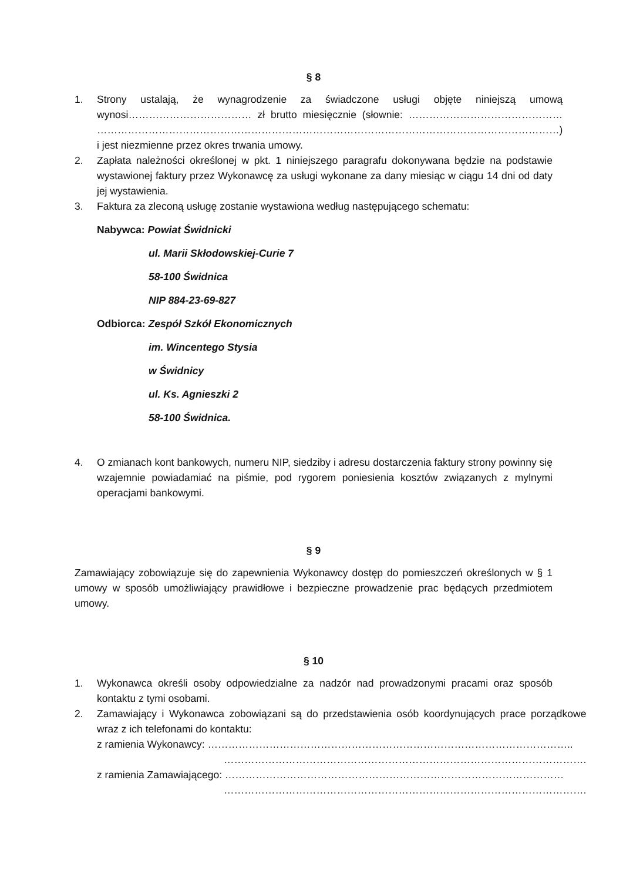§ 8
1. Strony ustalają, że wynagrodzenie za świadczone usługi objęte niniejszą umową wynosi……………………………… zł brutto miesięcznie (słownie: ……………………………………… ………………………………………………………………………………………………………………………) i jest niezmienne przez okres trwania umowy.
2. Zapłata należności określonej w pkt. 1 niniejszego paragrafu dokonywana będzie na podstawie wystawionej faktury przez Wykonawcę za usługi wykonane za dany miesiąc w ciągu 14 dni od daty jej wystawienia.
3. Faktura za zleconą usługę zostanie wystawiona według następującego schematu:
Nabywca: Powiat Świdnicki
ul. Marii Skłodowskiej-Curie 7
58-100 Świdnica
NIP 884-23-69-827
Odbiorca: Zespół Szkół Ekonomicznych
im. Wincentego Stysia
w Świdnicy
ul. Ks. Agnieszki 2
58-100 Świdnica.
4. O zmianach kont bankowych, numeru NIP, siedziby i adresu dostarczenia faktury strony powinny się wzajemnie powiadamiać na piśmie, pod rygorem poniesienia kosztów związanych z mylnymi operacjami bankowymi.
§ 9
Zamawiający zobowiązuje się do zapewnienia Wykonawcy dostęp do pomieszczeń określonych w § 1 umowy w sposób umożliwiający prawidłowe i bezpieczne prowadzenie prac będących przedmiotem umowy.
§ 10
1. Wykonawca określi osoby odpowiedzialne za nadzór nad prowadzonymi pracami oraz sposób kontaktu z tymi osobami.
2. Zamawiający i Wykonawca zobowiązani są do przedstawienia osób koordynujących prace porządkowe wraz z ich telefonami do kontaktu:
z ramienia Wykonawcy: ……………………………………………………………………………………………..
…………………………………………………………………………………………….
z ramienia Zamawiającego: ………………………………………………………………………………………
…………………………………………………………………………………………….